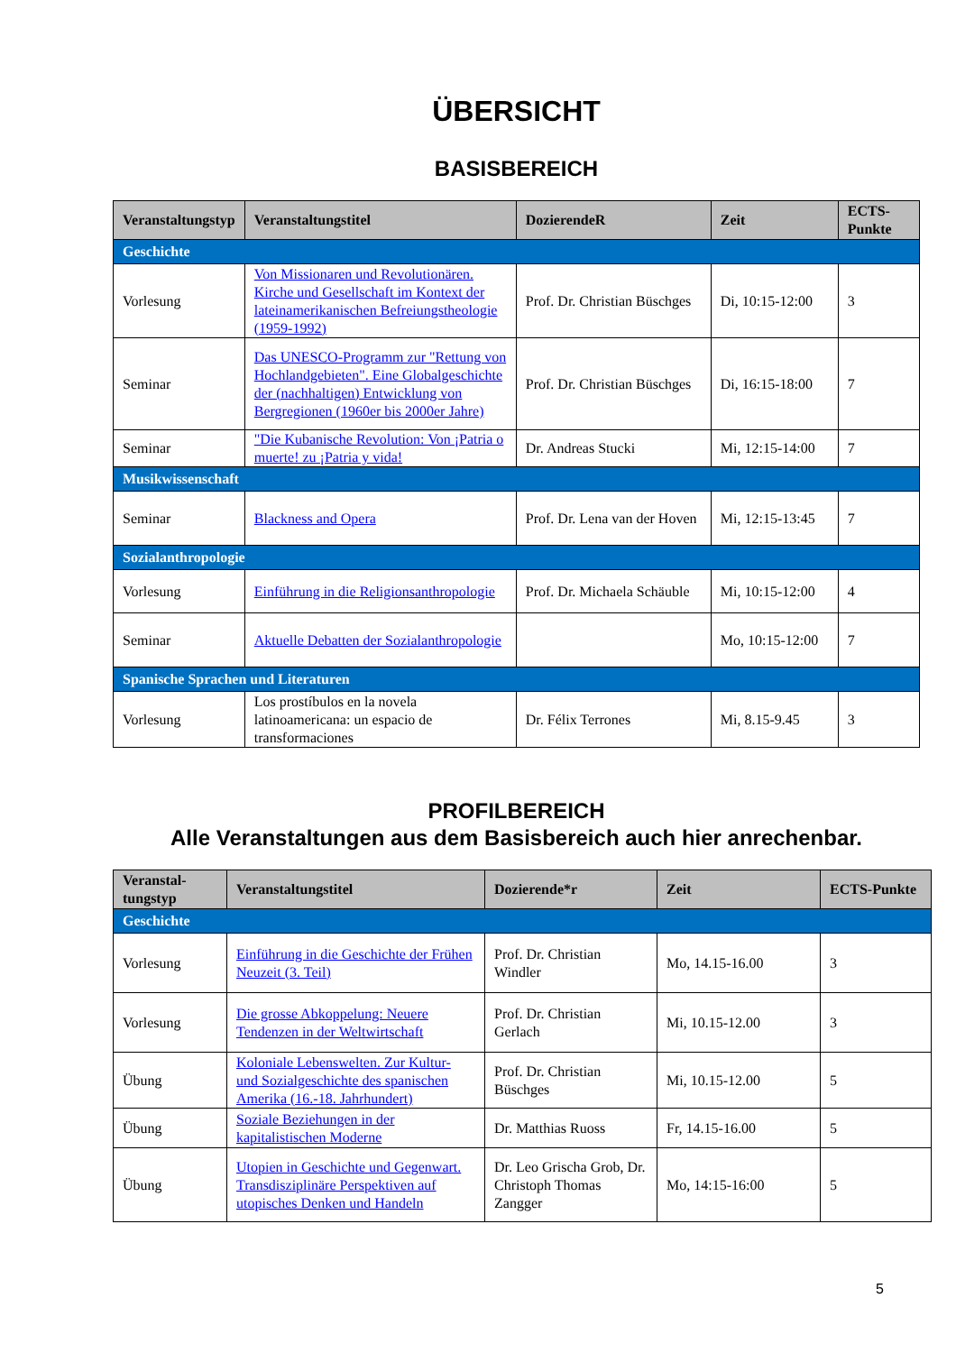ÜBERSICHT
BASISBEREICH
| Veranstaltungstyp | Veranstaltungstitel | DozierendeR | Zeit | ECTS-Punkte |
| --- | --- | --- | --- | --- |
| Geschichte | | | | |
| Vorlesung | Von Missionaren und Revolutionären. Kirche und Gesellschaft im Kontext der lateinamerikanischen Befreiungstheologie (1959-1992) | Prof. Dr. Christian Büschges | Di, 10:15-12:00 | 3 |
| Seminar | Das UNESCO-Programm zur "Rettung von Hochlandgebieten". Eine Globalgeschichte der (nachhaltigen) Entwicklung von Bergregionen (1960er bis 2000er Jahre) | Prof. Dr. Christian Büschges | Di, 16:15-18:00 | 7 |
| Seminar | "Die Kubanische Revolution: Von ¡Patria o muerte! zu ¡Patria y vida! | Dr. Andreas Stucki | Mi, 12:15-14:00 | 7 |
| Musikwissenschaft | | | | |
| Seminar | Blackness and Opera | Prof. Dr. Lena van der Hoven | Mi, 12:15-13:45 | 7 |
| Sozialanthropologie | | | | |
| Vorlesung | Einführung in die Religionsanthropologie | Prof. Dr. Michaela Schäuble | Mi, 10:15-12:00 | 4 |
| Seminar | Aktuelle Debatten der Sozialanthropologie | | Mo, 10:15-12:00 | 7 |
| Spanische Sprachen und Literaturen | | | | |
| Vorlesung | Los prostíbulos en la novela latinoamericana: un espacio de transformaciones | Dr. Félix Terrones | Mi, 8.15-9.45 | 3 |
PROFILBEREICH
Alle Veranstaltungen aus dem Basisbereich auch hier anrechenbar.
| Veranstal-tungstyp | Veranstaltungstitel | Dozierende*r | Zeit | ECTS-Punkte |
| --- | --- | --- | --- | --- |
| Geschichte | | | | |
| Vorlesung | Einführung in die Geschichte der Frühen Neuzeit (3. Teil) | Prof. Dr. Christian Windler | Mo, 14.15-16.00 | 3 |
| Vorlesung | Die grosse Abkoppelung: Neuere Tendenzen in der Weltwirtschaft | Prof. Dr. Christian Gerlach | Mi, 10.15-12.00 | 3 |
| Übung | Koloniale Lebenswelten. Zur Kultur- und Sozialgeschichte des spanischen Amerika (16.-18. Jahrhundert) | Prof. Dr. Christian Büschges | Mi, 10.15-12.00 | 5 |
| Übung | Soziale Beziehungen in der kapitalistischen Moderne | Dr. Matthias Ruoss | Fr, 14.15-16.00 | 5 |
| Übung | Utopien in Geschichte und Gegenwart. Transdisziplinäre Perspektiven auf utopisches Denken und Handeln | Dr. Leo Grischa Grob, Dr. Christoph Thomas Zangger | Mo, 14:15-16:00 | 5 |
5